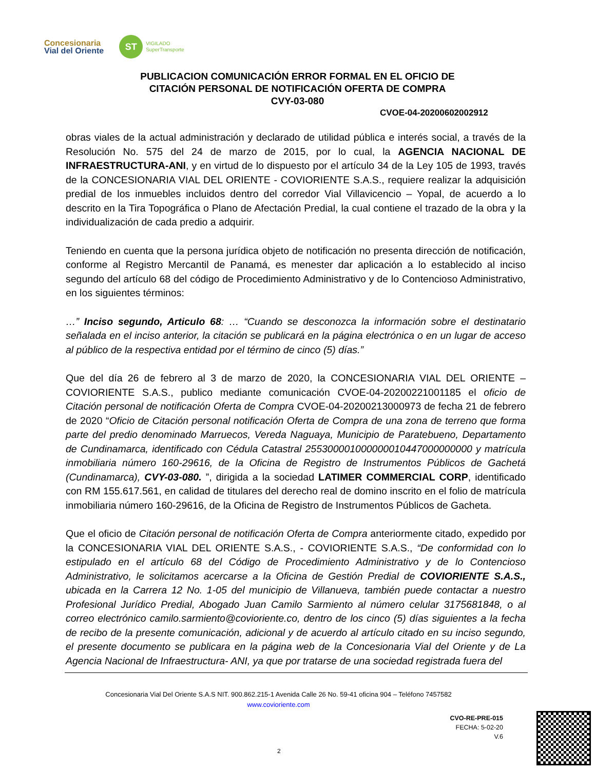Concesionaria
Vial del Oriente
ST
VIGILADO
SuperTransporte
PUBLICACION COMUNICACIÓN ERROR FORMAL EN EL OFICIO DE
CITACIÓN PERSONAL DE NOTIFICACIÓN OFERTA DE COMPRA
CVY-03-080
CVOE-04-20200602002912
obras viales de la actual administración y declarado de utilidad pública e interés social, a través de la Resolución No. 575 del 24 de marzo de 2015, por lo cual, la AGENCIA NACIONAL DE INFRAESTRUCTURA-ANI, y en virtud de lo dispuesto por el artículo 34 de la Ley 105 de 1993, través de la CONCESIONARIA VIAL DEL ORIENTE - COVIORIENTE S.A.S., requiere realizar la adquisición predial de los inmuebles incluidos dentro del corredor Vial Villavicencio – Yopal, de acuerdo a lo descrito en la Tira Topográfica o Plano de Afectación Predial, la cual contiene el trazado de la obra y la individualización de cada predio a adquirir.
Teniendo en cuenta que la persona jurídica objeto de notificación no presenta dirección de notificación, conforme al Registro Mercantil de Panamá, es menester dar aplicación a lo establecido al inciso segundo del artículo 68 del código de Procedimiento Administrativo y de lo Contencioso Administrativo, en los siguientes términos:
…” Inciso segundo, Articulo 68: … “Cuando se desconozca la información sobre el destinatario señalada en el inciso anterior, la citación se publicará en la página electrónica o en un lugar de acceso al público de la respectiva entidad por el término de cinco (5) días.”
Que del día 26 de febrero al 3 de marzo de 2020, la CONCESIONARIA VIAL DEL ORIENTE – COVIORIENTE S.A.S., publico mediante comunicación CVOE-04-20200221001185 el oficio de Citación personal de notificación Oferta de Compra CVOE-04-20200213000973 de fecha 21 de febrero de 2020 “Oficio de Citación personal notificación Oferta de Compra de una zona de terreno que forma parte del predio denominado Marruecos, Vereda Naguaya, Municipio de Paratebueno, Departamento de Cundinamarca, identificado con Cédula Catastral 255300001000000010447000000000 y matrícula inmobiliaria número 160-29616, de la Oficina de Registro de Instrumentos Públicos de Gachetá (Cundinamarca), CVY-03-080. ”, dirigida a la sociedad LATIMER COMMERCIAL CORP, identificado con RM 155.617.561, en calidad de titulares del derecho real de domino inscrito en el folio de matrícula inmobiliaria número 160-29616, de la Oficina de Registro de Instrumentos Públicos de Gacheta.
Que el oficio de Citación personal de notificación Oferta de Compra anteriormente citado, expedido por la CONCESIONARIA VIAL DEL ORIENTE S.A.S., - COVIORIENTE S.A.S., “De conformidad con lo estipulado en el artículo 68 del Código de Procedimiento Administrativo y de lo Contencioso Administrativo, le solicitamos acercarse a la Oficina de Gestión Predial de COVIORIENTE S.A.S., ubicada en la Carrera 12 No. 1-05 del municipio de Villanueva, también puede contactar a nuestro Profesional Jurídico Predial, Abogado Juan Camilo Sarmiento al número celular 3175681848, o al correo electrónico camilo.sarmiento@covioriente.co, dentro de los cinco (5) días siguientes a la fecha de recibo de la presente comunicación, adicional y de acuerdo al artículo citado en su inciso segundo, el presente documento se publicara en la página web de la Concesionaria Vial del Oriente y de La Agencia Nacional de Infraestructura- ANI, ya que por tratarse de una sociedad registrada fuera del
Concesionaria Vial Del Oriente S.A.S NIT. 900.862.215-1 Avenida Calle 26 No. 59-41 oficina 904 – Teléfono 7457582
www.covioriente.com
CVO-RE-PRE-015
FECHA: 5-02-20
V.6
2